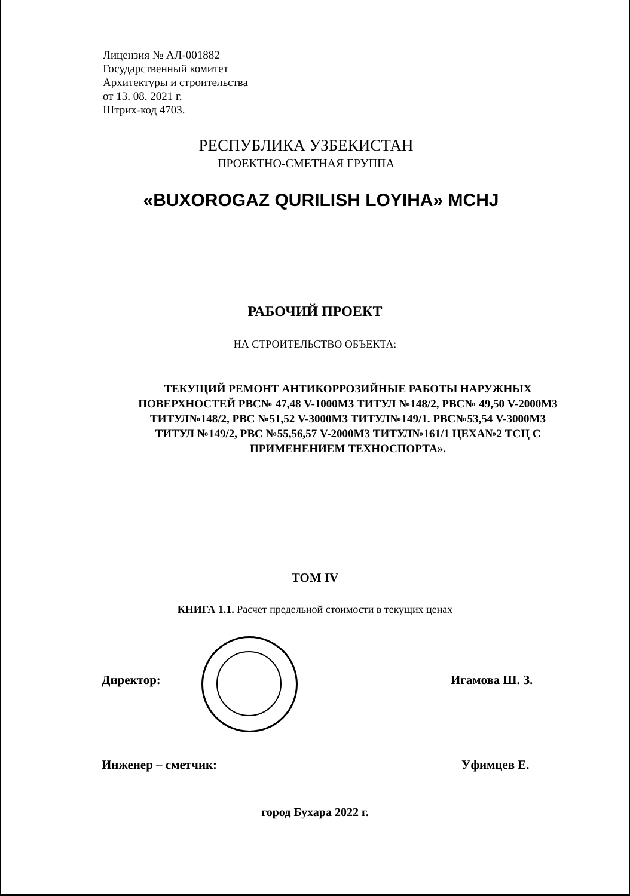Лицензия № АЛ-001882
Государственный комитет
Архитектуры и строительства
от 13. 08. 2021 г.
Штрих-код 4703.
РЕСПУБЛИКА УЗБЕКИСТАН
ПРОЕКТНО-СМЕТНАЯ ГРУППА
«BUXOROGAZ QURILISH LOYIHA» MCHJ
РАБОЧИЙ ПРОЕКТ
НА СТРОИТЕЛЬСТВО ОБЪЕКТА:
ТЕКУЩИЙ РЕМОНТ АНТИКОРРОЗИЙНЫЕ РАБОТЫ НАРУЖНЫХ ПОВЕРХНОСТЕЙ РВС№ 47,48 V-1000М3 ТИТУЛ №148/2, РВС№ 49,50 V-2000М3 ТИТУЛ№148/2, РВС №51,52 V-3000М3 ТИТУЛ№149/1. РВС№53,54 V-3000М3 ТИТУЛ №149/2, РВС №55,56,57 V-2000М3 ТИТУЛ№161/1 ЦЕХА№2 ТСЦ С ПРИМЕНЕНИЕМ ТЕХНОСПОРТА».
ТОМ IV
КНИГА 1.1. Расчет предельной стоимости в текущих ценах
Директор: Игамова Ш. З.
Инженер – сметчик: Уфимцев Е.
город Бухара 2022 г.